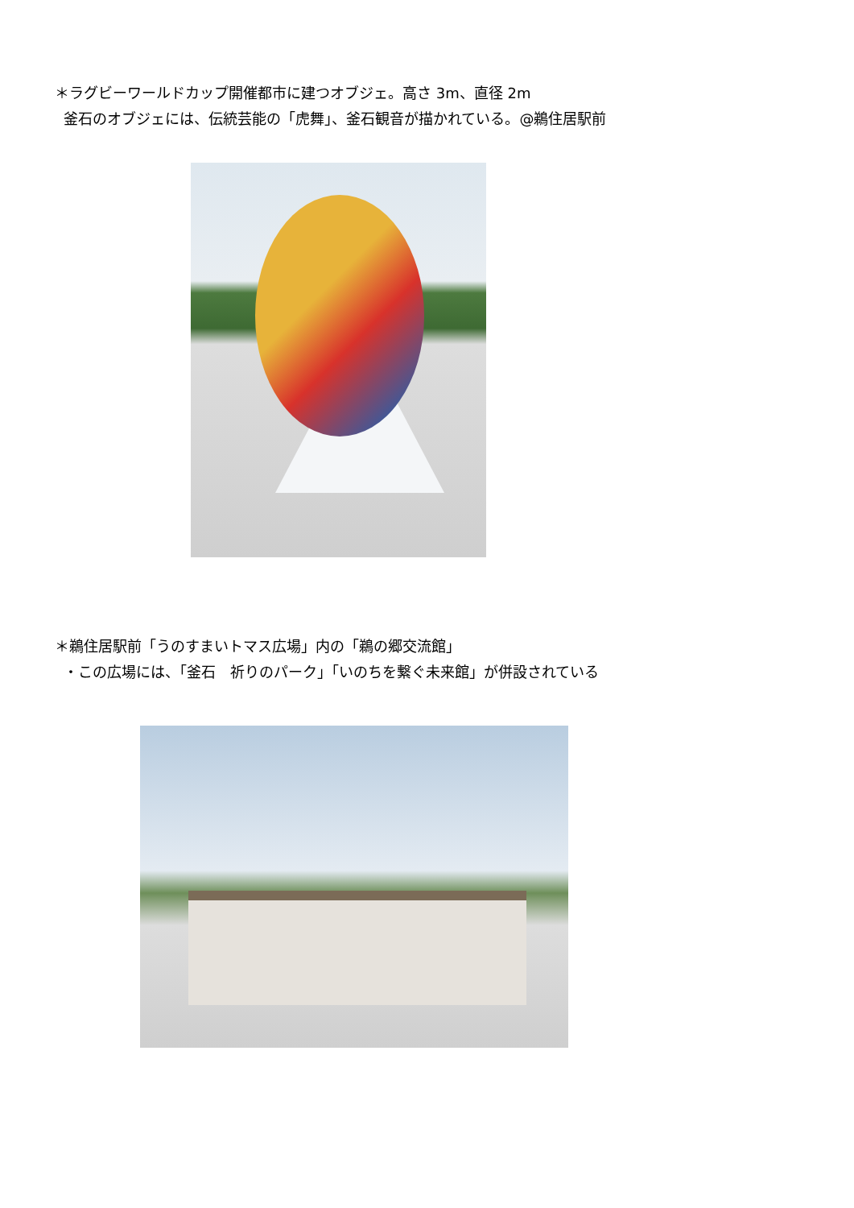＊ラグビーワールドカップ開催都市に建つオブジェ。高さ 3m、直径 2m
釜石のオブジェには、伝統芸能の「虎舞」、釜石観音が描かれている。@鵜住居駅前
＊鵜住居駅前「うのすまいトマス広場」内の「鵜の郷交流館」
・この広場には、「釜石　祈りのパーク」「いのちを繋ぐ未来館」が併設されている